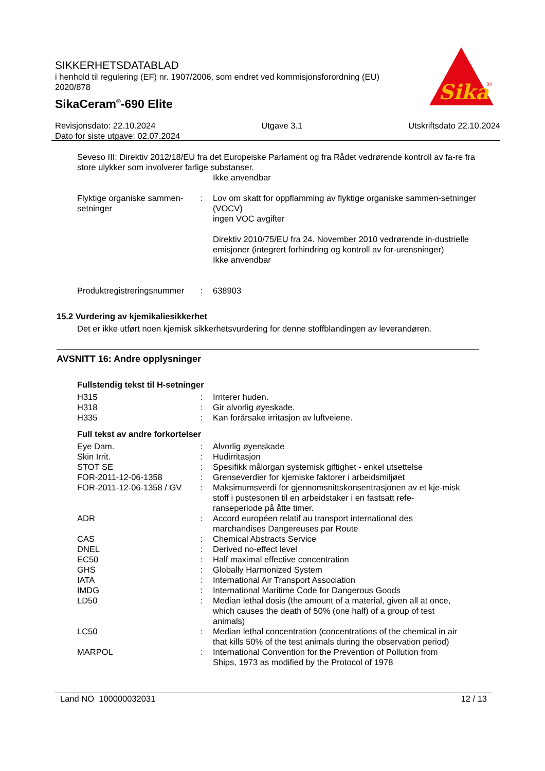SIKKERHETSDATABLAD
i henhold til regulering (EF) nr. 1907/2006, som endret ved kommisjonsforordning (EU) 2020/878
SikaCeram<sup>®</sup>-690 Elite
Sika
®
Revisjonsdato: 22.10.2024 Utgave 3.1 Utskriftsdato 22.10.2024
Dato for siste utgave: 02.07.2024
Seveso III: Direktiv 2012/18/EU fra det Europeiske Parlament og fra Rådet vedrørende kontroll av fa-re fra store ulykker som involverer farlige substanser.
Ikke anvendbar
| Flyktige organiske sammen-setninger | : | Lov om skatt for oppflamming av flyktige organiske sammen-setninger (VOCV) ingen VOC avgifter Direktiv 2010/75/EU fra 24. November 2010 vedrørende in-dustrielle emisjoner (integrert forhindring og kontroll av for-urensninger) Ikke anvendbar |
| Produktregistreringsnummer | : | 638903 |
15.2 Vurdering av kjemikaliesikkerhet
Det er ikke utført noen kjemisk sikkerhetsvurdering for denne stoffblandingen av leverandøren.
AVSNITT 16: Andre opplysninger
Fullstendig tekst til H-setninger
| H315 | : | Irriterer huden. |
| H318 | : | Gir alvorlig øyeskade. |
| H335 | : | Kan forårsake irritasjon av luftveiene. |
Full tekst av andre forkortelser
| Eye Dam. | : | Alvorlig øyenskade |
| Skin Irrit. | : | Hudirritasjon |
| STOT SE | : | Spesifikk målorgan systemisk giftighet - enkel utsettelse |
| FOR-2011-12-06-1358 | : | Grenseverdier for kjemiske faktorer i arbeidsmiljøet |
| FOR-2011-12-06-1358 / GV | : | Maksimumsverdi for gjennomsnittskonsentrasjonen av et kje-misk stoff i pustesonen til en arbeidstaker i en fastsatt refe-ranseperiode på åtte timer. |
| ADR | : | Accord européen relatif au transport international des marchandises Dangereuses par Route |
| CAS | : | Chemical Abstracts Service |
| DNEL | : | Derived no-effect level |
| EC50 | : | Half maximal effective concentration |
| GHS | : | Globally Harmonized System |
| IATA | : | International Air Transport Association |
| IMDG | : | International Maritime Code for Dangerous Goods |
| LD50 | : | Median lethal dosis (the amount of a material, given all at once, which causes the death of 50% (one half) of a group of test animals) |
| LC50 | : | Median lethal concentration (concentrations of the chemical in air that kills 50% of the test animals during the observation period) |
| MARPOL | : | International Convention for the Prevention of Pollution from Ships, 1973 as modified by the Protocol of 1978 |
Land NO 100000032031 12 / 13